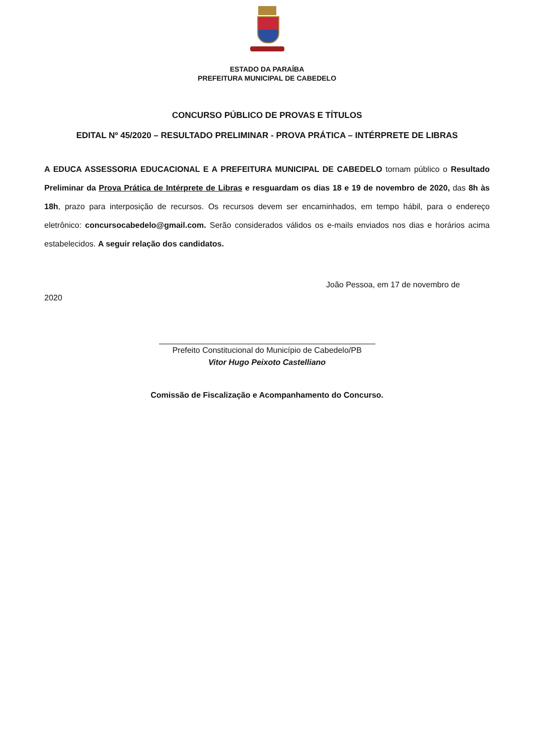ESTADO DA PARAÍBA
PREFEITURA MUNICIPAL DE CABEDELO
CONCURSO PÚBLICO DE PROVAS E TÍTULOS
EDITAL Nº 45/2020 – RESULTADO PRELIMINAR - PROVA PRÁTICA – INTÉRPRETE DE LIBRAS
A EDUCA ASSESSORIA EDUCACIONAL E A PREFEITURA MUNICIPAL DE CABEDELO tornam público o Resultado Preliminar da Prova Prática de Intérprete de Libras e resguardam os dias 18 e 19 de novembro de 2020, das 8h às 18h, prazo para interposição de recursos. Os recursos devem ser encaminhados, em tempo hábil, para o endereço eletrônico: concursocabedelo@gmail.com. Serão considerados válidos os e-mails enviados nos dias e horários acima estabelecidos. A seguir relação dos candidatos.
João Pessoa, em 17 de novembro de
2020
Prefeito Constitucional do Município de Cabedelo/PB
Vitor Hugo Peixoto Castelliano
Comissão de Fiscalização e Acompanhamento do Concurso.